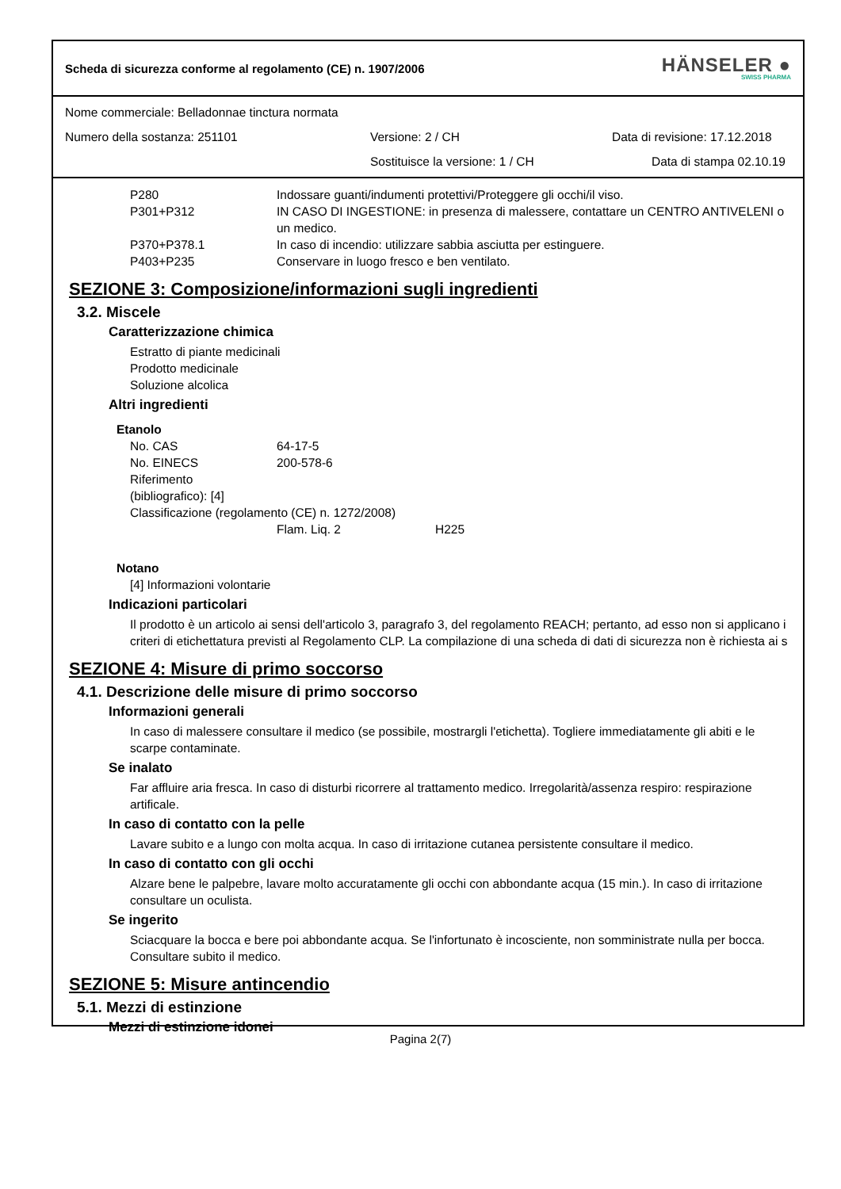Scheda di sicurezza conforme al regolamento (CE) n. 1907/2006 HÄNSELER ●
SWISS PHARMA
Nome commerciale: Belladonnae tinctura normata
Numero della sostanza: 251101 Versione: 2 / CH Data di revisione: 17.12.2018
Sostituisce la versione: 1 / CH Data di stampa 02.10.19
P280 Indossare guanti/indumenti protettivi/Proteggere gli occhi/il viso.
P301+P312 IN CASO DI INGESTIONE: in presenza di malessere, contattare un CENTRO ANTIVELENI o un medico.
P370+P378.1 In caso di incendio: utilizzare sabbia asciutta per estinguere.
P403+P235 Conservare in luogo fresco e ben ventilato.
SEZIONE 3: Composizione/informazioni sugli ingredienti
3.2. Miscele
Caratterizzazione chimica
Estratto di piante medicinali
Prodotto medicinale
Soluzione alcolica
Altri ingredienti
Etanolo
No. CAS 64-17-5
No. EINECS 200-578-6
Riferimento
(bibliografico): [4]
Classificazione (regolamento (CE) n. 1272/2008)
Flam. Liq. 2 H225
Notano
[4] Informazioni volontarie
Indicazioni particolari
Il prodotto è un articolo ai sensi dell'articolo 3, paragrafo 3, del regolamento REACH; pertanto, ad esso non si applicano i criteri di etichettatura previsti al Regolamento CLP. La compilazione di una scheda di dati di sicurezza non è richiesta ai s
SEZIONE 4: Misure di primo soccorso
4.1. Descrizione delle misure di primo soccorso
Informazioni generali
In caso di malessere consultare il medico (se possibile, mostrargli l'etichetta). Togliere immediatamente gli abiti e le scarpe contaminate.
Se inalato
Far affluire aria fresca. In caso di disturbi ricorrere al trattamento medico. Irregolarità/assenza respiro: respirazione artificale.
In caso di contatto con la pelle
Lavare subito e a lungo con molta acqua. In caso di irritazione cutanea persistente consultare il medico.
In caso di contatto con gli occhi
Alzare bene le palpebre, lavare molto accuratamente gli occhi con abbondante acqua (15 min.). In caso di irritazione consultare un oculista.
Se ingerito
Sciacquare la bocca e bere poi abbondante acqua. Se l'infortunato è incosciente, non somministrate nulla per bocca. Consultare subito il medico.
SEZIONE 5: Misure antincendio
5.1. Mezzi di estinzione
Mezzi di estinzione idonei
Pagina 2(7)